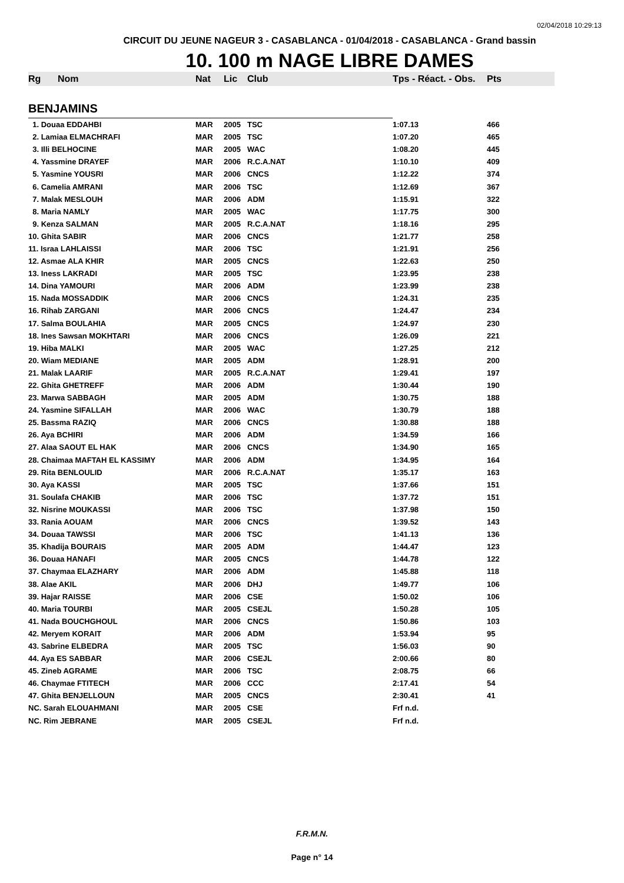02/04/2018 10:29:13
CIRCUIT DU JEUNE NAGEUR 3 - CASABLANCA - 01/04/2018 - CASABLANCA - Grand bassin
10. 100 m NAGE LIBRE DAMES
| Rg | Nom | Nat | Lic | Club | Tps - Réact. - Obs. | Pts |
| --- | --- | --- | --- | --- | --- | --- |
| BENJAMINS | | | | | | |
| 1. Douaa EDDAHBI | | MAR | 2005 | TSC | 1:07.13 | 466 |
| 2. Lamiaa ELMACHRAFI | | MAR | 2005 | TSC | 1:07.20 | 465 |
| 3. Illi BELHOCINE | | MAR | 2005 | WAC | 1:08.20 | 445 |
| 4. Yassmine DRAYEF | | MAR | 2006 | R.C.A.NAT | 1:10.10 | 409 |
| 5. Yasmine YOUSRI | | MAR | 2006 | CNCS | 1:12.22 | 374 |
| 6. Camelia AMRANI | | MAR | 2006 | TSC | 1:12.69 | 367 |
| 7. Malak MESLOUH | | MAR | 2006 | ADM | 1:15.91 | 322 |
| 8. Maria NAMLY | | MAR | 2005 | WAC | 1:17.75 | 300 |
| 9. Kenza SALMAN | | MAR | 2005 | R.C.A.NAT | 1:18.16 | 295 |
| 10. Ghita SABIR | | MAR | 2006 | CNCS | 1:21.77 | 258 |
| 11. Israa LAHLAISSI | | MAR | 2006 | TSC | 1:21.91 | 256 |
| 12. Asmae ALA KHIR | | MAR | 2005 | CNCS | 1:22.63 | 250 |
| 13. Iness LAKRADI | | MAR | 2005 | TSC | 1:23.95 | 238 |
| 14. Dina YAMOURI | | MAR | 2006 | ADM | 1:23.99 | 238 |
| 15. Nada MOSSADDIK | | MAR | 2006 | CNCS | 1:24.31 | 235 |
| 16. Rihab ZARGANI | | MAR | 2006 | CNCS | 1:24.47 | 234 |
| 17. Salma BOULAHIA | | MAR | 2005 | CNCS | 1:24.97 | 230 |
| 18. Ines Sawsan MOKHTARI | | MAR | 2006 | CNCS | 1:26.09 | 221 |
| 19. Hiba MALKI | | MAR | 2005 | WAC | 1:27.25 | 212 |
| 20. Wiam MEDIANE | | MAR | 2005 | ADM | 1:28.91 | 200 |
| 21. Malak LAARIF | | MAR | 2005 | R.C.A.NAT | 1:29.41 | 197 |
| 22. Ghita GHETREFF | | MAR | 2006 | ADM | 1:30.44 | 190 |
| 23. Marwa SABBAGH | | MAR | 2005 | ADM | 1:30.75 | 188 |
| 24. Yasmine SIFALLAH | | MAR | 2006 | WAC | 1:30.79 | 188 |
| 25. Bassma RAZIQ | | MAR | 2006 | CNCS | 1:30.88 | 188 |
| 26. Aya BCHIRI | | MAR | 2006 | ADM | 1:34.59 | 166 |
| 27. Alaa SAOUT EL HAK | | MAR | 2006 | CNCS | 1:34.90 | 165 |
| 28. Chaimaa MAFTAH EL KASSIMY | | MAR | 2006 | ADM | 1:34.95 | 164 |
| 29. Rita BENLOULID | | MAR | 2006 | R.C.A.NAT | 1:35.17 | 163 |
| 30. Aya KASSI | | MAR | 2005 | TSC | 1:37.66 | 151 |
| 31. Soulafa CHAKIB | | MAR | 2006 | TSC | 1:37.72 | 151 |
| 32. Nisrine MOUKASSI | | MAR | 2006 | TSC | 1:37.98 | 150 |
| 33. Rania AOUAM | | MAR | 2006 | CNCS | 1:39.52 | 143 |
| 34. Douaa TAWSSI | | MAR | 2006 | TSC | 1:41.13 | 136 |
| 35. Khadija BOURAIS | | MAR | 2005 | ADM | 1:44.47 | 123 |
| 36. Douaa HANAFI | | MAR | 2005 | CNCS | 1:44.78 | 122 |
| 37. Chaymaa ELAZHARY | | MAR | 2006 | ADM | 1:45.88 | 118 |
| 38. Alae AKIL | | MAR | 2006 | DHJ | 1:49.77 | 106 |
| 39. Hajar RAISSE | | MAR | 2006 | CSE | 1:50.02 | 106 |
| 40. Maria TOURBI | | MAR | 2005 | CSEJL | 1:50.28 | 105 |
| 41. Nada BOUCHGHOUL | | MAR | 2006 | CNCS | 1:50.86 | 103 |
| 42. Meryem KORAIT | | MAR | 2006 | ADM | 1:53.94 | 95 |
| 43. Sabrine ELBEDRA | | MAR | 2005 | TSC | 1:56.03 | 90 |
| 44. Aya ES SABBAR | | MAR | 2006 | CSEJL | 2:00.66 | 80 |
| 45. Zineb AGRAME | | MAR | 2006 | TSC | 2:08.75 | 66 |
| 46. Chaymae FTITECH | | MAR | 2006 | CCC | 2:17.41 | 54 |
| 47. Ghita BENJELLOUN | | MAR | 2005 | CNCS | 2:30.41 | 41 |
| NC. Sarah ELOUAHMANI | | MAR | 2005 | CSE | Frf n.d. | |
| NC. Rim JEBRANE | | MAR | 2005 | CSEJL | Frf n.d. | |
F.R.M.N.
Page n° 14